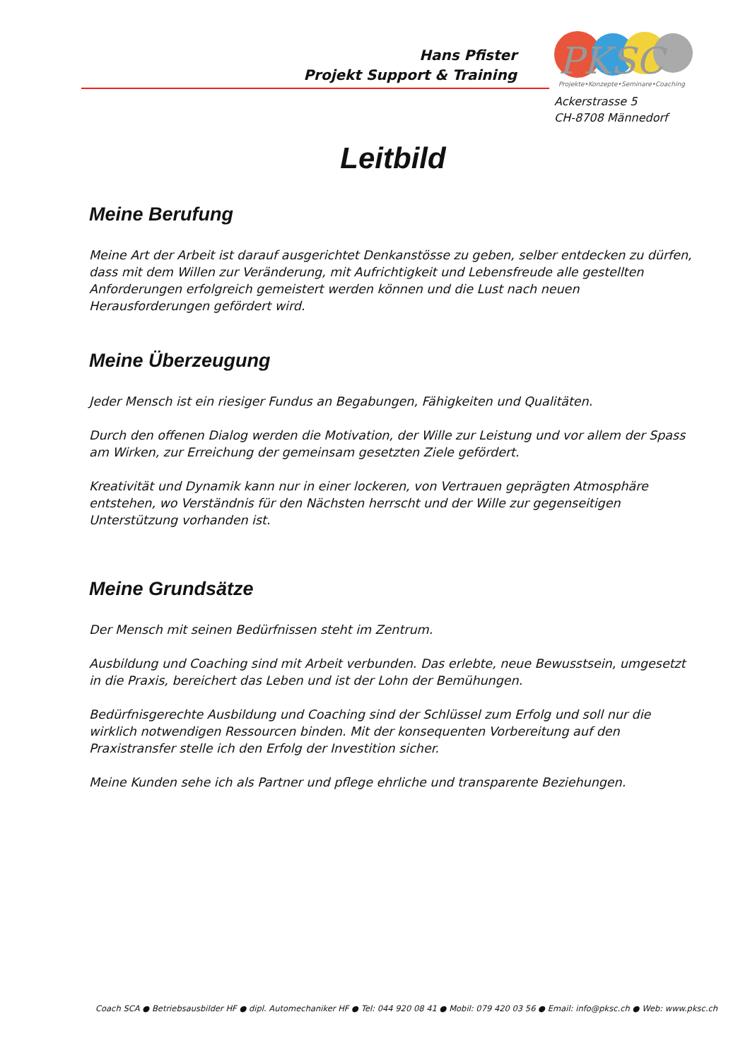Hans Pfister
Projekt Support & Training
PKSC
Projekte•Konzepte•Seminare•Coaching
Ackerstrasse 5
CH-8708 Männedorf
Leitbild
Meine Berufung
Meine Art der Arbeit ist darauf ausgerichtet Denkanstösse zu geben, selber entdecken zu dürfen, dass mit dem Willen zur Veränderung, mit Aufrichtigkeit und Lebensfreude alle gestellten Anforderungen erfolgreich gemeistert werden können und die Lust nach neuen Herausforderungen gefördert wird.
Meine Überzeugung
Jeder Mensch ist ein riesiger Fundus an Begabungen, Fähigkeiten und Qualitäten.
Durch den offenen Dialog werden die Motivation, der Wille zur Leistung und vor allem der Spass am Wirken, zur Erreichung der gemeinsam gesetzten Ziele gefördert.
Kreativität und Dynamik kann nur in einer lockeren, von Vertrauen geprägten Atmosphäre entstehen, wo Verständnis für den Nächsten herrscht und der Wille zur gegenseitigen Unterstützung vorhanden ist.
Meine Grundsätze
Der Mensch mit seinen Bedürfnissen steht im Zentrum.
Ausbildung und Coaching sind mit Arbeit verbunden. Das erlebte, neue Bewusstsein, umgesetzt in die Praxis, bereichert das Leben und ist der Lohn der Bemühungen.
Bedürfnisgerechte Ausbildung und Coaching sind der Schlüssel zum Erfolg und soll nur die wirklich notwendigen Ressourcen binden. Mit der konsequenten Vorbereitung auf den Praxistransfer stelle ich den Erfolg der Investition sicher.
Meine Kunden sehe ich als Partner und pflege ehrliche und transparente Beziehungen.
Coach SCA ● Betriebsausbilder HF ● dipl. Automechaniker HF ● Tel: 044 920 08 41 ● Mobil: 079 420 03 56 ● Email: info@pksc.ch ● Web: www.pksc.ch